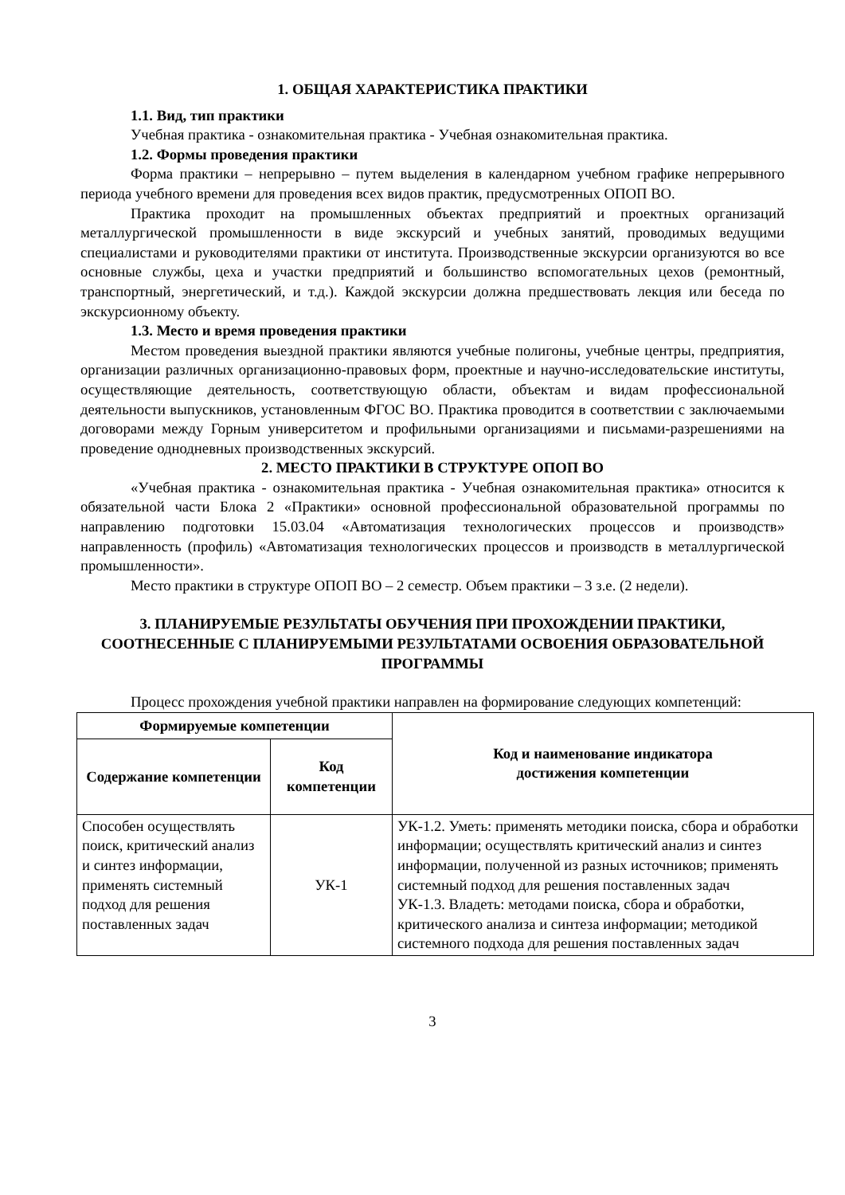1. ОБЩАЯ ХАРАКТЕРИСТИКА ПРАКТИКИ
1.1. Вид, тип практики
Учебная практика - ознакомительная практика - Учебная ознакомительная практика.
1.2. Формы проведения практики
Форма практики – непрерывно – путем выделения в календарном учебном графике непрерывного периода учебного времени для проведения всех видов практик, предусмотренных ОПОП ВО.
Практика проходит на промышленных объектах предприятий и проектных организаций металлургической промышленности в виде экскурсий и учебных занятий, проводимых ведущими специалистами и руководителями практики от института. Производственные экскурсии организуются во все основные службы, цеха и участки предприятий и большинство вспомогательных цехов (ремонтный, транспортный, энергетический, и т.д.). Каждой экскурсии должна предшествовать лекция или беседа по экскурсионному объекту.
1.3. Место и время проведения практики
Местом проведения выездной практики являются учебные полигоны, учебные центры, предприятия, организации различных организационно-правовых форм, проектные и научно-исследовательские институты, осуществляющие деятельность, соответствующую области, объектам и видам профессиональной деятельности выпускников, установленным ФГОС ВО. Практика проводится в соответствии с заключаемыми договорами между Горным университетом и профильными организациями и письмами-разрешениями на проведение однодневных производственных экскурсий.
2. МЕСТО ПРАКТИКИ В СТРУКТУРЕ ОПОП ВО
«Учебная практика - ознакомительная практика - Учебная ознакомительная практика» относится к обязательной части Блока 2 «Практики» основной профессиональной образовательной программы по направлению подготовки 15.03.04 «Автоматизация технологических процессов и производств» направленность (профиль) «Автоматизация технологических процессов и производств в металлургической промышленности».
Место практики в структуре ОПОП ВО – 2 семестр. Объем практики – 3 з.е. (2 недели).
3. ПЛАНИРУЕМЫЕ РЕЗУЛЬТАТЫ ОБУЧЕНИЯ ПРИ ПРОХОЖДЕНИИ ПРАКТИКИ, СООТНЕСЕННЫЕ С ПЛАНИРУЕМЫМИ РЕЗУЛЬТАТАМИ ОСВОЕНИЯ ОБРАЗОВАТЕЛЬНОЙ ПРОГРАММЫ
Процесс прохождения учебной практики направлен на формирование следующих компетенций:
| Формируемые компетенции | | Код и наименование индикатора достижения компетенции |
| --- | --- | --- |
| Содержание компетенции | Код компетенции | |
| Способен осуществлять поиск, критический анализ и синтез информации, применять системный подход для решения поставленных задач | УК-1 | УК-1.2. Уметь: применять методики поиска, сбора и обработки информации; осуществлять критический анализ и синтез информации, полученной из разных источников; применять системный подход для решения поставленных задач УК-1.3. Владеть: методами поиска, сбора и обработки, критического анализа и синтеза информации; методикой системного подхода для решения поставленных задач |
3